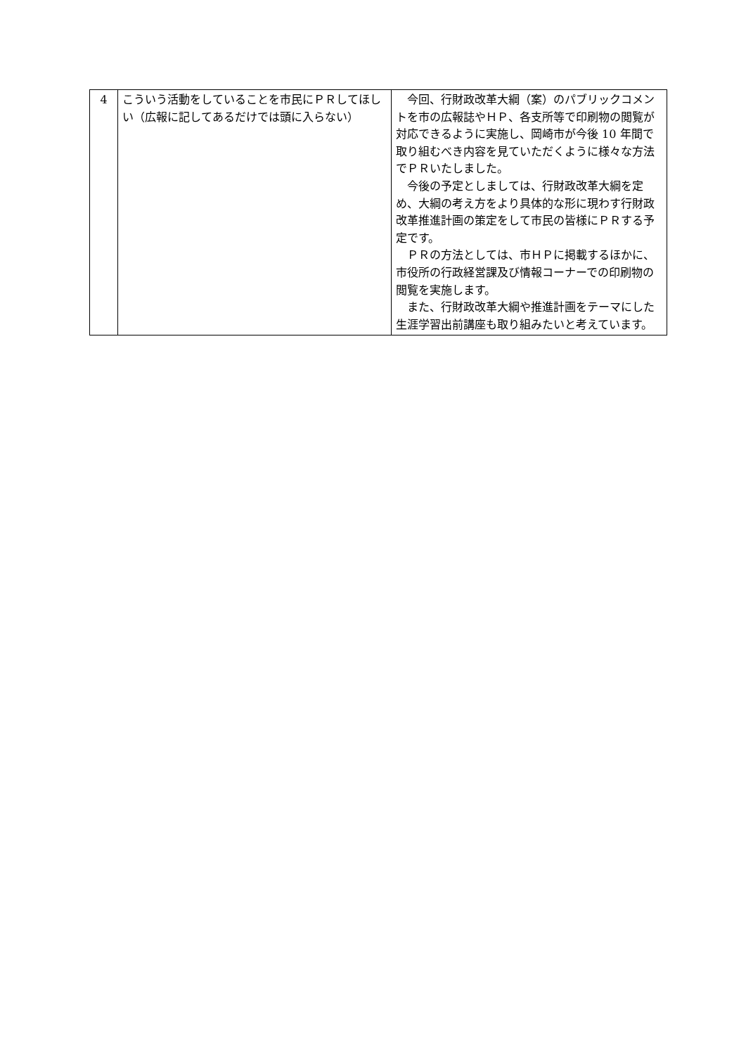| 4 | こういう活動をしていることを市民にＰＲしてほしい（広報に記してあるだけでは頭に入らない） | 今回、行財政改革大綱（案）のパブリックコメントを市の広報誌やＨＰ、各支所等で印刷物の閲覧が対応できるように実施し、岡崎市が今後 10 年間で取り組むべき内容を見ていただくように様々な方法でＰＲいたしました。 今後の予定としましては、行財政改革大綱を定め、大綱の考え方をより具体的な形に現わす行財政改革推進計画の策定をして市民の皆様にＰＲする予定です。 ＰＲの方法としては、市ＨＰに掲載するほかに、市役所の行政経営課及び情報コーナーでの印刷物の閲覧を実施します。 また、行財政改革大綱や推進計画をテーマにした生涯学習出前講座も取り組みたいと考えています。 |